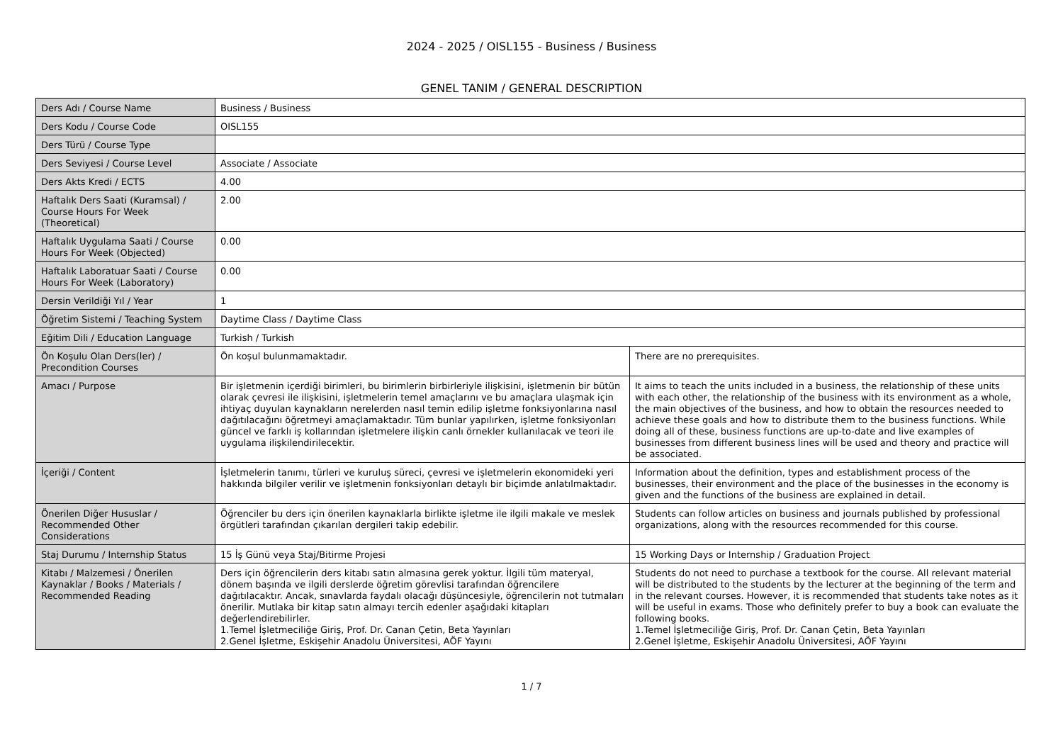2024 - 2025 / OISL155 - Business / Business
GENEL TANIM / GENERAL DESCRIPTION
| Ders Adı / Course Name | Business / Business | |
| Ders Kodu / Course Code | OISL155 | |
| Ders Türü / Course Type | | |
| Ders Seviyesi / Course Level | Associate / Associate | |
| Ders Akts Kredi / ECTS | 4.00 | |
| Haftalık Ders Saati (Kuramsal) / Course Hours For Week (Theoretical) | 2.00 | |
| Haftalık Uygulama Saati / Course Hours For Week (Objected) | 0.00 | |
| Haftalık Laboratuar Saati / Course Hours For Week (Laboratory) | 0.00 | |
| Dersin Verildiği Yıl / Year | 1 | |
| Öğretim Sistemi / Teaching System | Daytime Class / Daytime Class | |
| Eğitim Dili / Education Language | Turkish / Turkish | |
| Ön Koşulu Olan Ders(ler) / Precondition Courses | Ön koşul bulunmamaktadır. | There are no prerequisites. |
| Amacı / Purpose | Bir işletmenin içerdiği birimleri, bu birimlerin birbirleriyle ilişkisini, işletmenin bir bütün olarak çevresi ile ilişkisini, işletmelerin temel amaçlarını ve bu amaçlara ulaşmak için ihtiyaç duyulan kaynakların nerelerden nasıl temin edilip işletme fonksiyonlarına nasıl dağıtılacağını öğretmeyi amaçlamaktadır. Tüm bunlar yapılırken, işletme fonksiyonları güncel ve farklı iş kollarından işletmelere ilişkin canlı örnekler kullanılacak ve teori ile uygulama ilişkilendirilecektir. | It aims to teach the units included in a business, the relationship of these units with each other, the relationship of the business with its environment as a whole, the main objectives of the business, and how to obtain the resources needed to achieve these goals and how to distribute them to the business functions. While doing all of these, business functions are up-to-date and live examples of businesses from different business lines will be used and theory and practice will be associated. |
| İçeriği / Content | İşletmelerin tanımı, türleri ve kuruluş süreci, çevresi ve işletmelerin ekonomideki yeri hakkında bilgiler verilir ve işletmenin fonksiyonları detaylı bir biçimde anlatılmaktadır. | Information about the definition, types and establishment process of the businesses, their environment and the place of the businesses in the economy is given and the functions of the business are explained in detail. |
| Önerilen Diğer Hususlar / Recommended Other Considerations | Öğrenciler bu ders için önerilen kaynaklarla birlikte işletme ile ilgili makale ve meslek örgütleri tarafından çıkarılan dergileri takip edebilir. | Students can follow articles on business and journals published by professional organizations, along with the resources recommended for this course. |
| Staj Durumu / Internship Status | 15 İş Günü veya Staj/Bitirme Projesi | 15 Working Days or Internship / Graduation Project |
| Kitabı / Malzemesi / Önerilen Kaynaklar / Books / Materials / Recommended Reading | Ders için öğrencilerin ders kitabı satın almasına gerek yoktur. İlgili tüm materyal, dönem başında ve ilgili derslerde öğretim görevlisi tarafından öğrencilere dağıtılacaktır. Ancak, sınavlarda faydalı olacağı düşüncesiyle, öğrencilerin not tutmaları önerilir. Mutlaka bir kitap satın almayı tercih edenler aşağıdaki kitapları değerlendirebilirler. 1.Temel İşletmeciliğe Giriş, Prof. Dr. Canan Çetin, Beta Yayınları 2.Genel İşletme, Eskişehir Anadolu Üniversitesi, AÖF Yayını | Students do not need to purchase a textbook for the course. All relevant material will be distributed to the students by the lecturer at the beginning of the term and in the relevant courses. However, it is recommended that students take notes as it will be useful in exams. Those who definitely prefer to buy a book can evaluate the following books. 1.Temel İşletmeciliğe Giriş, Prof. Dr. Canan Çetin, Beta Yayınları 2.Genel İşletme, Eskişehir Anadolu Üniversitesi, AÖF Yayını |
1 / 7